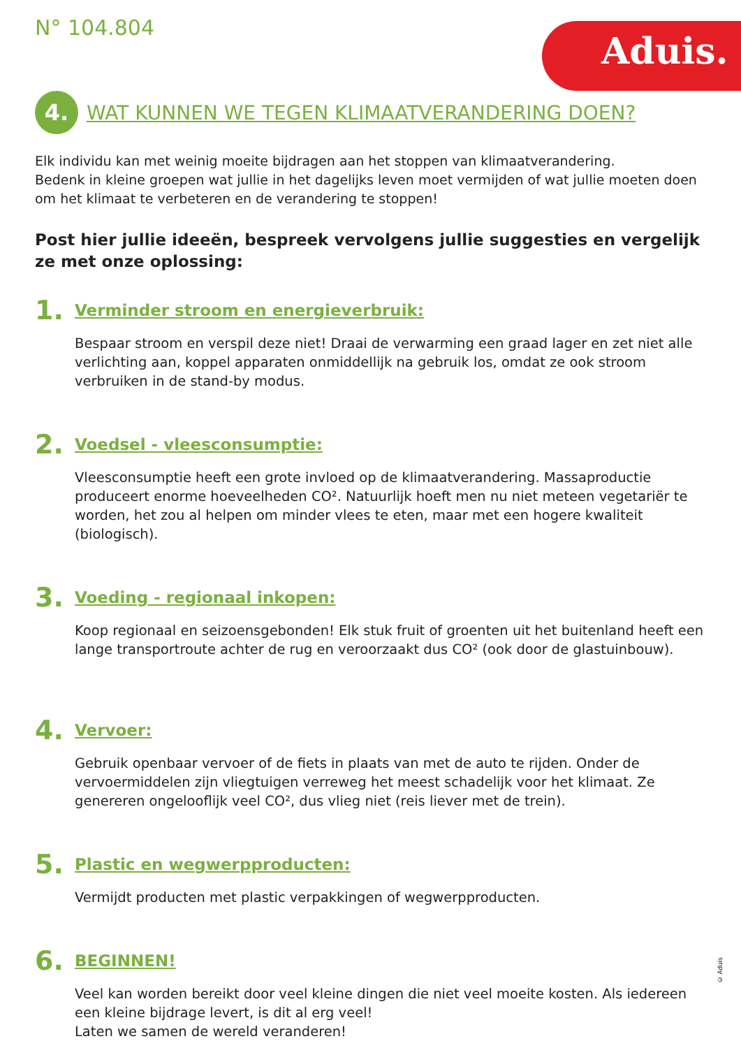N° 104.804 Aduis.
4. WAT KUNNEN WE TEGEN KLIMAATVERANDERING DOEN?
Elk individu kan met weinig moeite bijdragen aan het stoppen van klimaatverandering.
Bedenk in kleine groepen wat jullie in het dagelijks leven moet vermijden of wat jullie moeten doen om het klimaat te verbeteren en de verandering te stoppen!
Post hier jullie ideeën, bespreek vervolgens jullie suggesties en vergelijk ze met onze oplossing:
1. Verminder stroom en energieverbruik:
Bespaar stroom en verspil deze niet! Draai de verwarming een graad lager en zet niet alle verlichting aan, koppel apparaten onmiddellijk na gebruik los, omdat ze ook stroom verbruiken in de stand-by modus.
2. Voedsel - vleesconsumptie:
Vleesconsumptie heeft een grote invloed op de klimaatverandering. Massaproductie produceert enorme hoeveelheden CO². Natuurlijk hoeft men nu niet meteen vegetariër te worden, het zou al helpen om minder vlees te eten, maar met een hogere kwaliteit (biologisch).
3. Voeding - regionaal inkopen:
Koop regionaal en seizoensgebonden! Elk stuk fruit of groenten uit het buitenland heeft een lange transportroute achter de rug en veroorzaakt dus CO² (ook door de glastuinbouw).
4. Vervoer:
Gebruik openbaar vervoer of de fiets in plaats van met de auto te rijden. Onder de vervoermiddelen zijn vliegtuigen verreweg het meest schadelijk voor het klimaat. Ze genereren ongelooflijk veel CO², dus vlieg niet (reis liever met de trein).
5. Plastic en wegwerpproducten:
Vermijdt producten met plastic verpakkingen of wegwerpproducten.
6. BEGINNEN!
Veel kan worden bereikt door veel kleine dingen die niet veel moeite kosten. Als iedereen een kleine bijdrage levert, is dit al erg veel!
Laten we samen de wereld veranderen!
© Aduis